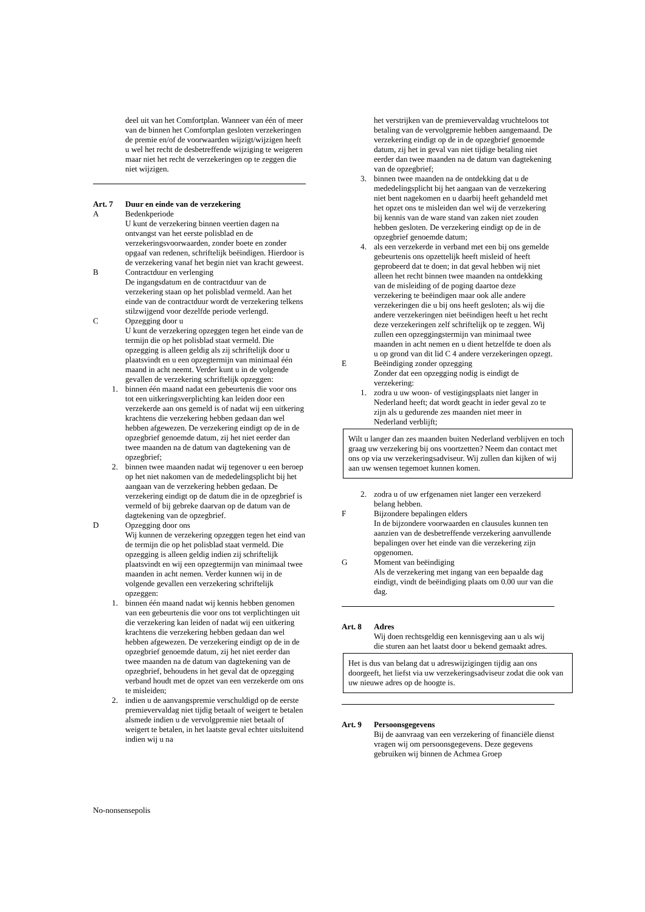deel uit van het Comfortplan. Wanneer van één of meer van de binnen het Comfortplan gesloten verzekeringen de premie en/of de voorwaarden wijzigt/wijzigen heeft u wel het recht de desbetreffende wijziging te weigeren maar niet het recht de verzekeringen op te zeggen die niet wijzigen.
Art. 7 Duur en einde van de verzekering
A Bedenkperiode
U kunt de verzekering binnen veertien dagen na ontvangst van het eerste polisblad en de verzekeringsvoorwaarden, zonder boete en zonder opgaaf van redenen, schriftelijk beëindigen. Hierdoor is de verzekering vanaf het begin niet van kracht geweest.
B Contractduur en verlenging
De ingangsdatum en de contractduur van de verzekering staan op het polisblad vermeld. Aan het einde van de contractduur wordt de verzekering telkens stilzwijgend voor dezelfde periode verlengd.
C Opzegging door u
U kunt de verzekering opzeggen tegen het einde van de termijn die op het polisblad staat vermeld. Die opzegging is alleen geldig als zij schriftelijk door u plaatsvindt en u een opzegtermijn van minimaal één maand in acht neemt. Verder kunt u in de volgende gevallen de verzekering schriftelijk opzeggen:
1. binnen één maand nadat een gebeurtenis die voor ons tot een uitkeringsverplichting kan leiden door een verzekerde aan ons gemeld is of nadat wij een uitkering krachtens die verzekering hebben gedaan dan wel hebben afgewezen. De verzekering eindigt op de in de opzegbrief genoemde datum, zij het niet eerder dan twee maanden na de datum van dagtekening van de opzegbrief;
2. binnen twee maanden nadat wij tegenover u een beroep op het niet nakomen van de mededelingsplicht bij het aangaan van de verzekering hebben gedaan. De verzekering eindigt op de datum die in de opzegbrief is vermeld of bij gebreke daarvan op de datum van de dagtekening van de opzegbrief.
D Opzegging door ons
Wij kunnen de verzekering opzeggen tegen het eind van de termijn die op het polisblad staat vermeld. Die opzegging is alleen geldig indien zij schriftelijk plaatsvindt en wij een opzegtermijn van minimaal twee maanden in acht nemen. Verder kunnen wij in de volgende gevallen een verzekering schriftelijk opzeggen:
1. binnen één maand nadat wij kennis hebben genomen van een gebeurtenis die voor ons tot verplichtingen uit die verzekering kan leiden of nadat wij een uitkering krachtens die verzekering hebben gedaan dan wel hebben afgewezen. De verzekering eindigt op de in de opzegbrief genoemde datum, zij het niet eerder dan twee maanden na de datum van dagtekening van de opzegbrief, behoudens in het geval dat de opzegging verband houdt met de opzet van een verzekerde om ons te misleiden;
2. indien u de aanvangspremie verschuldigd op de eerste premievervaldag niet tijdig betaalt of weigert te betalen alsmede indien u de vervolgpremie niet betaalt of weigert te betalen, in het laatste geval echter uitsluitend indien wij u na
het verstrijken van de premievervaldag vruchteloos tot betaling van de vervolgpremie hebben aangemaand. De verzekering eindigt op de in de opzegbrief genoemde datum, zij het in geval van niet tijdige betaling niet eerder dan twee maanden na de datum van dagtekening van de opzegbrief;
3. binnen twee maanden na de ontdekking dat u de mededelingsplicht bij het aangaan van de verzekering niet bent nagekomen en u daarbij heeft gehandeld met het opzet ons te misleiden dan wel wij de verzekering bij kennis van de ware stand van zaken niet zouden hebben gesloten. De verzekering eindigt op de in de opzegbrief genoemde datum;
4. als een verzekerde in verband met een bij ons gemelde gebeurtenis ons opzettelijk heeft misleid of heeft geprobeerd dat te doen; in dat geval hebben wij niet alleen het recht binnen twee maanden na ontdekking van de misleiding of de poging daartoe deze verzekering te beëindigen maar ook alle andere verzekeringen die u bij ons heeft gesloten; als wij die andere verzekeringen niet beëindigen heeft u het recht deze verzekeringen zelf schriftelijk op te zeggen. Wij zullen een opzeggingstermijn van minimaal twee maanden in acht nemen en u dient hetzelfde te doen als u op grond van dit lid C 4 andere verzekeringen opzegt.
E Beëindiging zonder opzegging
Zonder dat een opzegging nodig is eindigt de verzekering:
1. zodra u uw woon- of vestigingsplaats niet langer in Nederland heeft; dat wordt geacht in ieder geval zo te zijn als u gedurende zes maanden niet meer in Nederland verblijft;
Wilt u langer dan zes maanden buiten Nederland verblijven en toch graag uw verzekering bij ons voortzetten? Neem dan contact met ons op via uw verzekeringsadviseur. Wij zullen dan kijken of wij aan uw wensen tegemoet kunnen komen.
2. zodra u of uw erfgenamen niet langer een verzekerd belang hebben.
F Bijzondere bepalingen elders
In de bijzondere voorwaarden en clausules kunnen ten aanzien van de desbetreffende verzekering aanvullende bepalingen over het einde van die verzekering zijn opgenomen.
G Moment van beëindiging
Als de verzekering met ingang van een bepaalde dag eindigt, vindt de beëindiging plaats om 0.00 uur van die dag.
Art. 8 Adres
Wij doen rechtsgeldig een kennisgeving aan u als wij die sturen aan het laatst door u bekend gemaakt adres.
Het is dus van belang dat u adreswijzigingen tijdig aan ons doorgeeft, het liefst via uw verzekeringsadviseur zodat die ook van uw nieuwe adres op de hoogte is.
Art. 9 Persoonsgegevens
Bij de aanvraag van een verzekering of financiële dienst vragen wij om persoonsgegevens. Deze gegevens gebruiken wij binnen de Achmea Groep
No-nonsensepolis